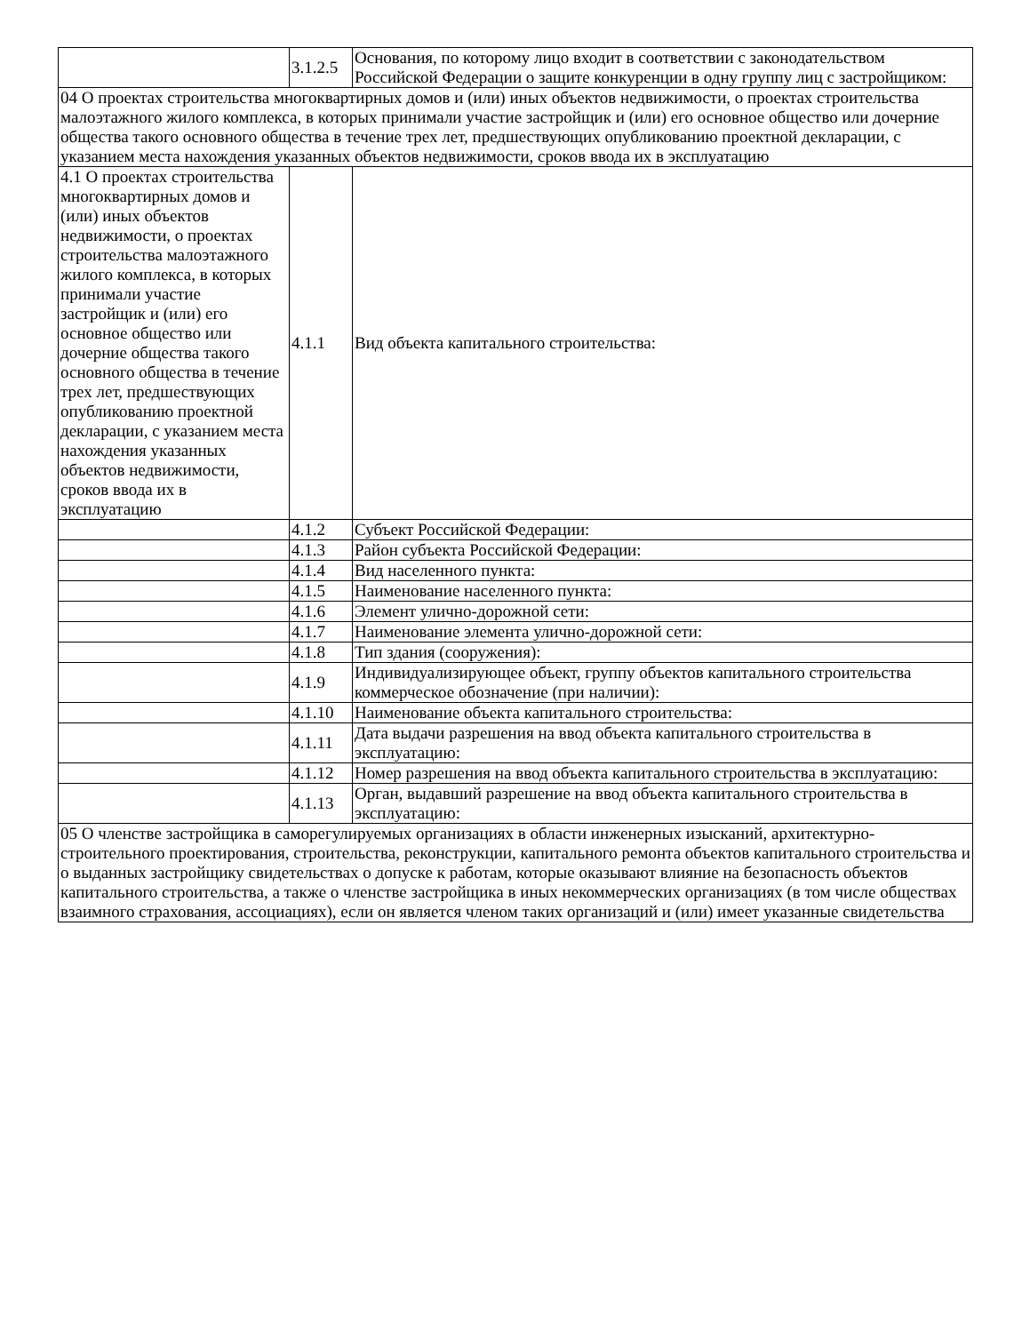| | 3.1.2.5 | Основания, по которому лицо входит в соответствии с законодательством Российской Федерации о защите конкуренции в одну группу лиц с застройщиком: |
| 04 О проектах строительства многоквартирных домов и (или) иных объектов недвижимости, о проектах строительства малоэтажного жилого комплекса, в которых принимали участие застройщик и (или) его основное общество или дочерние общества такого основного общества в течение трех лет, предшествующих опубликованию проектной декларации, с указанием места нахождения указанных объектов недвижимости, сроков ввода их в эксплуатацию | | |
| 4.1 О проектах строительства многоквартирных домов и (или) иных объектов недвижимости, о проектах строительства малоэтажного жилого комплекса, в которых принимали участие застройщик и (или) его основное общество или дочерние общества такого основного общества в течение трех лет, предшествующих опубликованию проектной декларации, с указанием места нахождения указанных объектов недвижимости, сроков ввода их в эксплуатацию | 4.1.1 | Вид объекта капитального строительства: |
| | 4.1.2 | Субъект Российской Федерации: |
| | 4.1.3 | Район субъекта Российской Федерации: |
| | 4.1.4 | Вид населенного пункта: |
| | 4.1.5 | Наименование населенного пункта: |
| | 4.1.6 | Элемент улично-дорожной сети: |
| | 4.1.7 | Наименование элемента улично-дорожной сети: |
| | 4.1.8 | Тип здания (сооружения): |
| | 4.1.9 | Индивидуализирующее объект, группу объектов капитального строительства коммерческое обозначение (при наличии): |
| | 4.1.10 | Наименование объекта капитального строительства: |
| | 4.1.11 | Дата выдачи разрешения на ввод объекта капитального строительства в эксплуатацию: |
| | 4.1.12 | Номер разрешения на ввод объекта капитального строительства в эксплуатацию: |
| | 4.1.13 | Орган, выдавший разрешение на ввод объекта капитального строительства в эксплуатацию: |
| 05 О членстве застройщика в саморегулируемых организациях в области инженерных изысканий, архитектурно-строительного проектирования, строительства, реконструкции, капитального ремонта объектов капитального строительства и о выданных застройщику свидетельствах о допуске к работам, которые оказывают влияние на безопасность объектов капитального строительства, а также о членстве застройщика в иных некоммерческих организациях (в том числе обществах взаимного страхования, ассоциациях), если он является членом таких организаций и (или) имеет указанные свидетельства | | |